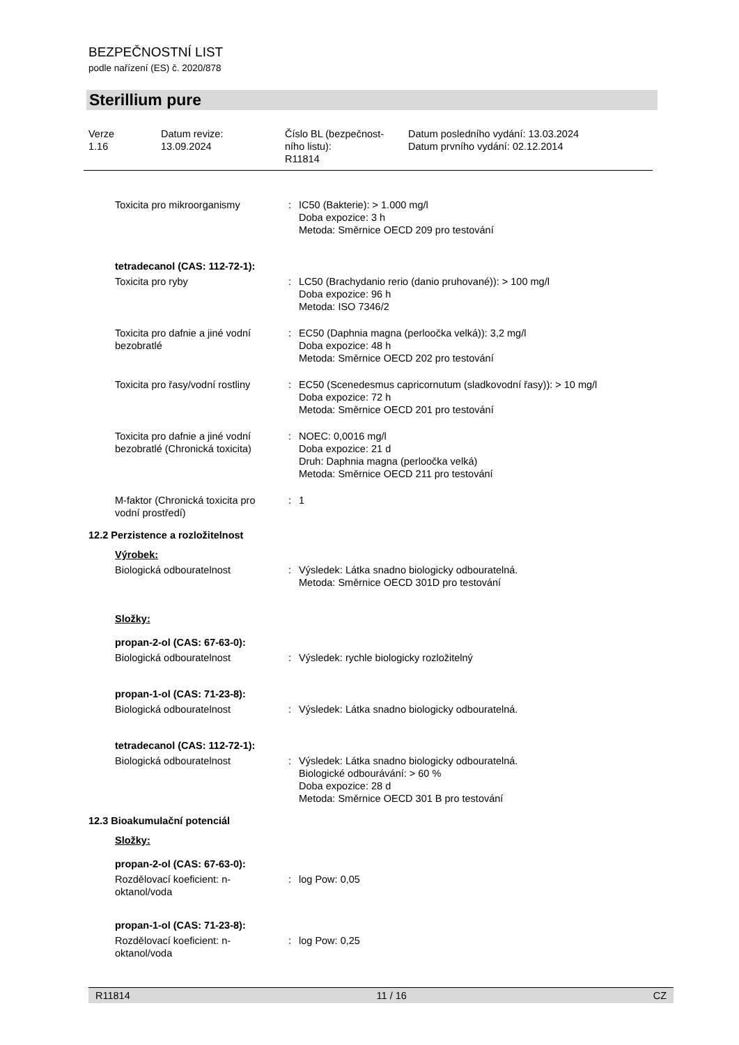BEZPEČNOSTNÍ LIST
podle nařízení (ES) č. 2020/878
Sterillium pure
| Verze 1.16 | Datum revize: 13.09.2024 | Číslo BL (bezpečnost- ního listu): R11814 | Datum posledního vydání: 13.03.2024 Datum prvního vydání: 02.12.2014 |
| Toxicita pro mikroorganismy | : | IC50 (Bakterie): > 1.000 mg/l Doba expozice: 3 h Metoda: Směrnice OECD 209 pro testování |
| tetradecanol (CAS: 112-72-1): | | |
| Toxicita pro ryby | : | LC50 (Brachydanio rerio (danio pruhované)): > 100 mg/l Doba expozice: 96 h Metoda: ISO 7346/2 |
| Toxicita pro dafnie a jiné vodní bezobratlé | : | EC50 (Daphnia magna (perloočka velká)): 3,2 mg/l Doba expozice: 48 h Metoda: Směrnice OECD 202 pro testování |
| Toxicita pro řasy/vodní rostliny | : | EC50 (Scenedesmus capricornutum (sladkovodní řasy)): > 10 mg/l Doba expozice: 72 h Metoda: Směrnice OECD 201 pro testování |
| Toxicita pro dafnie a jiné vodní bezobratlé (Chronická toxicita) | : | NOEC: 0,0016 mg/l Doba expozice: 21 d Druh: Daphnia magna (perloočka velká) Metoda: Směrnice OECD 211 pro testování |
| M-faktor (Chronická toxicita pro vodní prostředí) | : | 1 |
| 12.2 Perzistence a rozložitelnost | | |
| Výrobek: | | |
| Biologická odbouratelnost | : | Výsledek: Látka snadno biologicky odbouratelná. Metoda: Směrnice OECD 301D pro testování |
| Složky: | | |
| propan-2-ol (CAS: 67-63-0): | | |
| Biologická odbouratelnost | : | Výsledek: rychle biologicky rozložitelný |
| propan-1-ol (CAS: 71-23-8): | | |
| Biologická odbouratelnost | : | Výsledek: Látka snadno biologicky odbouratelná. |
| tetradecanol (CAS: 112-72-1): | | |
| Biologická odbouratelnost | : | Výsledek: Látka snadno biologicky odbouratelná. Biologické odbourávání: > 60 % Doba expozice: 28 d Metoda: Směrnice OECD 301 B pro testování |
| 12.3 Bioakumulační potenciál | | |
| Složky: | | |
| propan-2-ol (CAS: 67-63-0): | | |
| Rozdělovací koeficient: n-oktanol/voda | : | log Pow: 0,05 |
| propan-1-ol (CAS: 71-23-8): | | |
| Rozdělovací koeficient: n-oktanol/voda | : | log Pow: 0,25 |
R11814 11 / 16 CZ